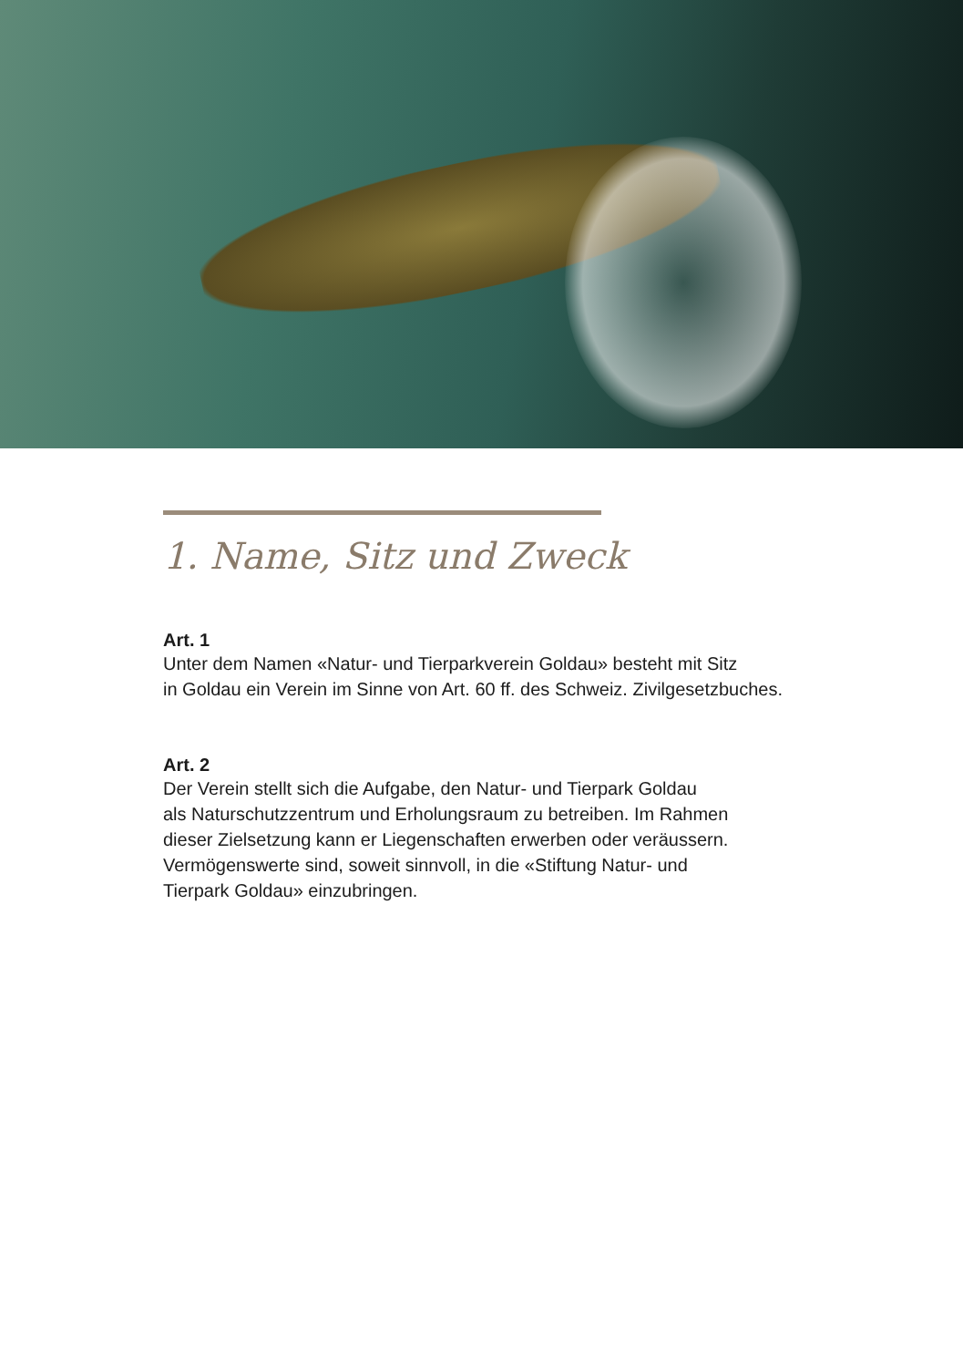1. Name, Sitz und Zweck
Art. 1
Unter dem Namen «Natur- und Tierparkverein Goldau» besteht mit Sitz
in Goldau ein Verein im Sinne von Art. 60 ff. des Schweiz. Zivilgesetzbuches.
Art. 2
Der Verein stellt sich die Aufgabe, den Natur- und Tierpark Goldau
als Naturschutzzentrum und Erholungsraum zu betreiben. Im Rahmen
dieser Zielsetzung kann er Liegenschaften erwerben oder veräussern.
Vermögenswerte sind, soweit sinnvoll, in die «Stiftung Natur- und
Tierpark Goldau» einzubringen.